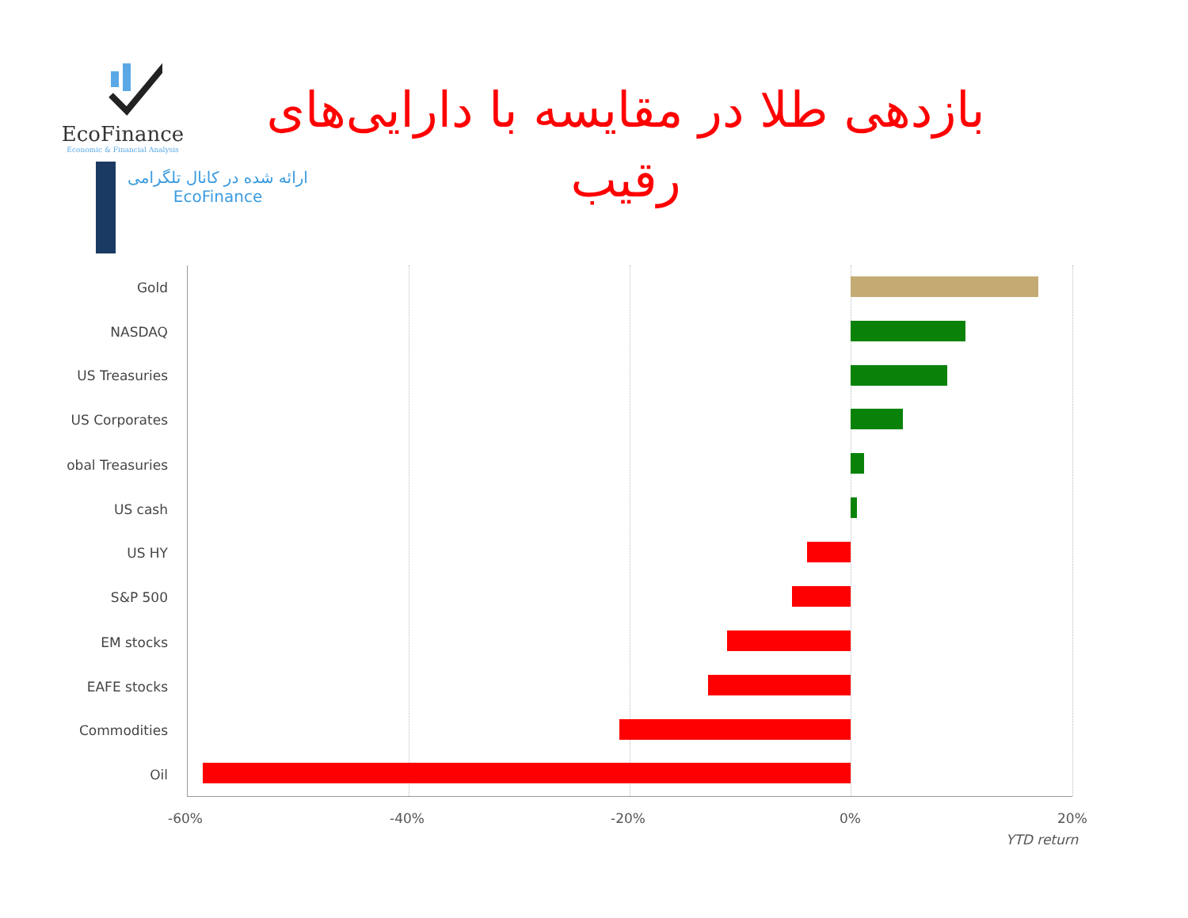EcoFinance
Economic & Financial Analysis
ارائه شده در کانال تلگرامی
EcoFinance
بازدهی طلا در مقایسه با دارایی‌های رقیب
Gold
NASDAQ
US Treasuries
US Corporates
obal Treasuries
US cash
US HY
S&P 500
EM stocks
EAFE stocks
Commodities
Oil
-60% -40% -20% 0% 20%
YTD return